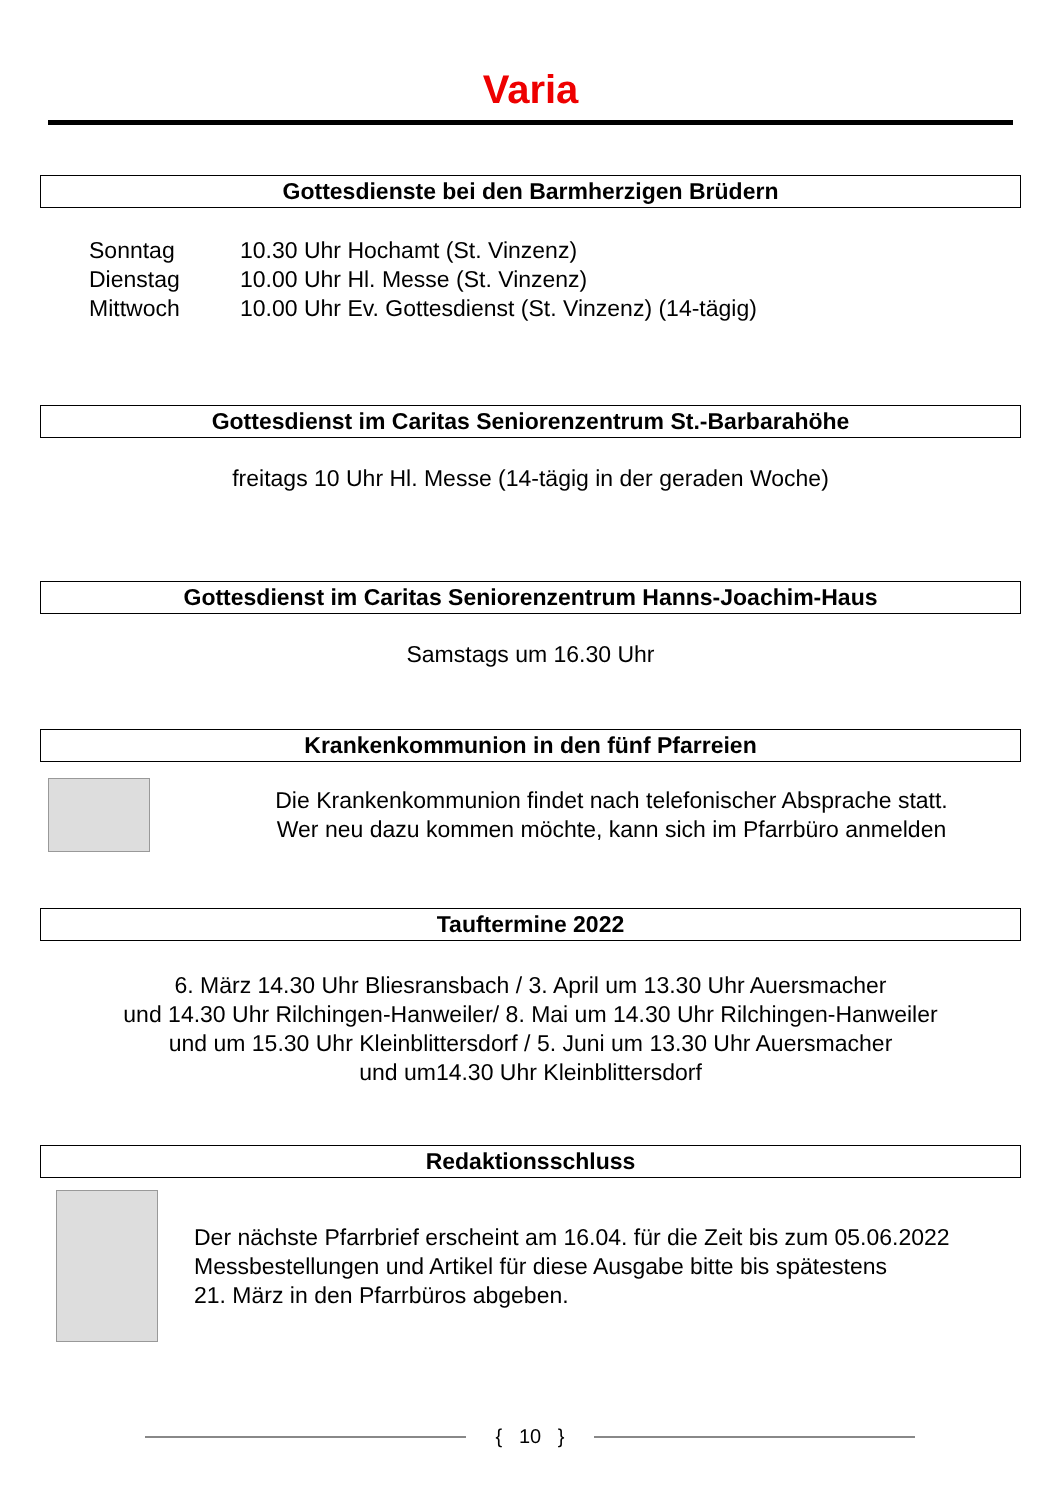Varia
Gottesdienste bei den Barmherzigen Brüdern
Sonntag
10.30 Uhr Hochamt (St. Vinzenz)
Dienstag
10.00 Uhr Hl. Messe (St. Vinzenz)
Mittwoch
10.00 Uhr Ev. Gottesdienst (St. Vinzenz) (14-tägig)
Gottesdienst im Caritas Seniorenzentrum St.-Barbarahöhe
freitags 10 Uhr Hl. Messe (14-tägig in der geraden Woche)
Gottesdienst im Caritas Seniorenzentrum Hanns-Joachim-Haus
Samstags um 16.30 Uhr
Krankenkommunion in den fünf Pfarreien
Die Krankenkommunion findet nach telefonischer Absprache statt.
Wer neu dazu kommen möchte, kann sich im Pfarrbüro anmelden
Tauftermine 2022
6. März 14.30 Uhr Bliesransbach / 3. April um 13.30 Uhr Auersmacher
und 14.30 Uhr Rilchingen-Hanweiler/ 8. Mai um 14.30 Uhr Rilchingen-Hanweiler
und um 15.30 Uhr Kleinblittersdorf / 5. Juni um 13.30 Uhr Auersmacher
und um14.30 Uhr Kleinblittersdorf
Redaktionsschluss
Der nächste Pfarrbrief erscheint am 16.04. für die Zeit bis zum 05.06.2022
Messbestellungen und Artikel für diese Ausgabe bitte bis spätestens
21. März in den Pfarrbüros abgeben.
{ 10 }